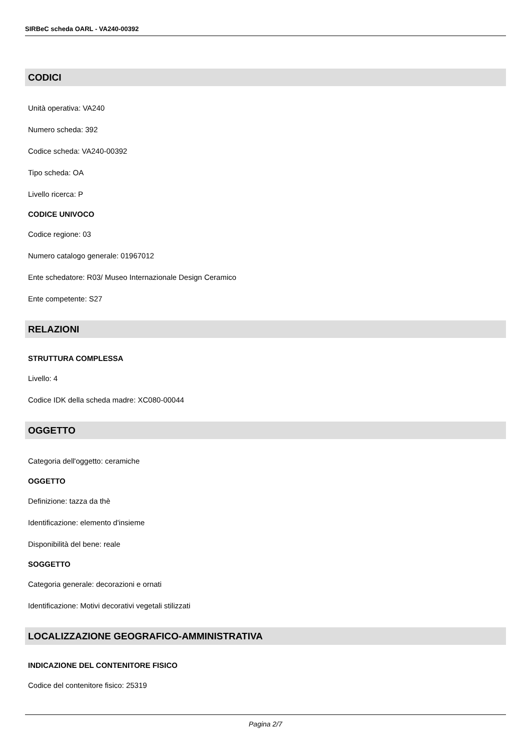SIRBeC scheda OARL - VA240-00392
CODICI
Unità operativa: VA240
Numero scheda: 392
Codice scheda: VA240-00392
Tipo scheda: OA
Livello ricerca: P
CODICE UNIVOCO
Codice regione: 03
Numero catalogo generale: 01967012
Ente schedatore: R03/ Museo Internazionale Design Ceramico
Ente competente: S27
RELAZIONI
STRUTTURA COMPLESSA
Livello: 4
Codice IDK della scheda madre: XC080-00044
OGGETTO
Categoria dell'oggetto: ceramiche
OGGETTO
Definizione: tazza da thè
Identificazione: elemento d'insieme
Disponibilità del bene: reale
SOGGETTO
Categoria generale: decorazioni e ornati
Identificazione: Motivi decorativi vegetali stilizzati
LOCALIZZAZIONE GEOGRAFICO-AMMINISTRATIVA
INDICAZIONE DEL CONTENITORE FISICO
Codice del contenitore fisico: 25319
Pagina 2/7